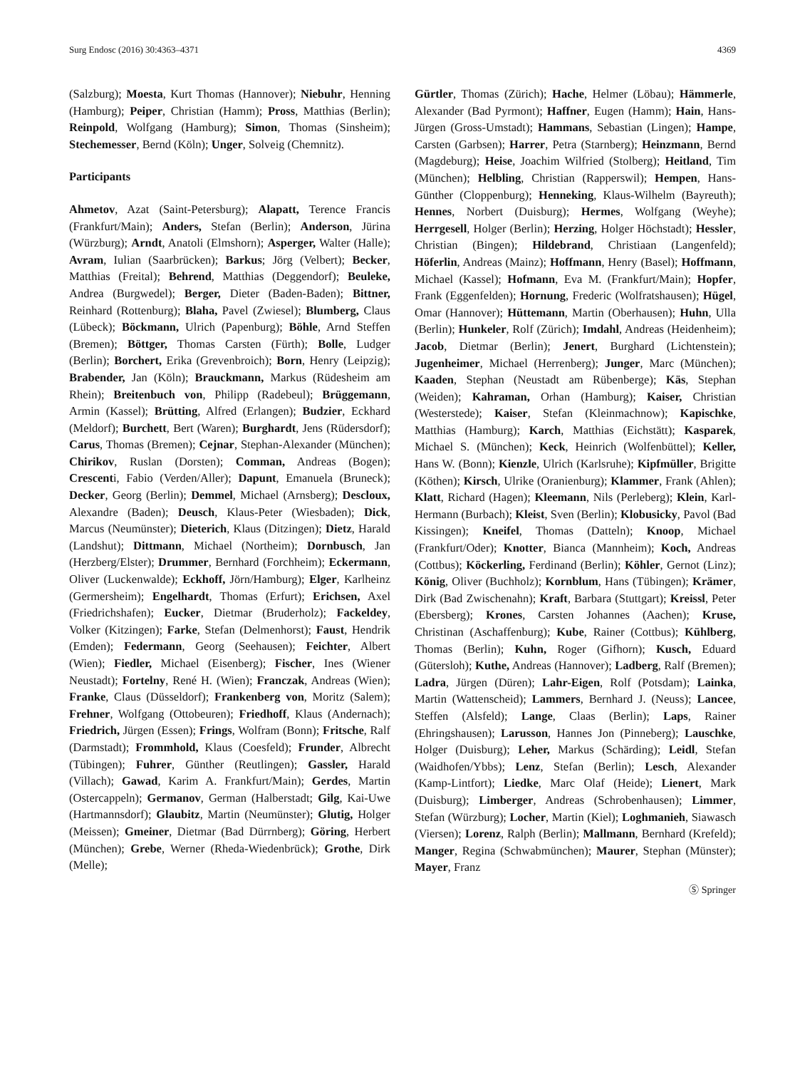Surg Endosc (2016) 30:4363–4371 4369
(Salzburg); Moesta, Kurt Thomas (Hannover); Niebuhr, Henning (Hamburg); Peiper, Christian (Hamm); Pross, Matthias (Berlin); Reinpold, Wolfgang (Hamburg); Simon, Thomas (Sinsheim); Stechemesser, Bernd (Köln); Unger, Solveig (Chemnitz).
Participants
Ahmetov, Azat (Saint-Petersburg); Alapatt, Terence Francis (Frankfurt/Main); Anders, Stefan (Berlin); Anderson, Jürina (Würzburg); Arndt, Anatoli (Elmshorn); Asperger, Walter (Halle); Avram, Iulian (Saarbrücken); Barkus; Jörg (Velbert); Becker, Matthias (Freital); Behrend, Matthias (Deggendorf); Beuleke, Andrea (Burgwedel); Berger, Dieter (Baden-Baden); Bittner, Reinhard (Rottenburg); Blaha, Pavel (Zwiesel); Blumberg, Claus (Lübeck); Böckmann, Ulrich (Papenburg); Böhle, Arnd Steffen (Bremen); Böttger, Thomas Carsten (Fürth); Bolle, Ludger (Berlin); Borchert, Erika (Grevenbroich); Born, Henry (Leipzig); Brabender, Jan (Köln); Brauckmann, Markus (Rüdesheim am Rhein); Breitenbuch von, Philipp (Radebeul); Brüggemann, Armin (Kassel); Brütting, Alfred (Erlangen); Budzier, Eckhard (Meldorf); Burchett, Bert (Waren); Burghardt, Jens (Rüdersdorf); Carus, Thomas (Bremen); Cejnar, Stephan-Alexander (München); Chirikov, Ruslan (Dorsten); Comman, Andreas (Bogen); Crescenti, Fabio (Verden/Aller); Dapunt, Emanuela (Bruneck); Decker, Georg (Berlin); Demmel, Michael (Arnsberg); Descloux, Alexandre (Baden); Deusch, Klaus-Peter (Wiesbaden); Dick, Marcus (Neumünster); Dieterich, Klaus (Ditzingen); Dietz, Harald (Landshut); Dittmann, Michael (Northeim); Dornbusch, Jan (Herzberg/Elster); Drummer, Bernhard (Forchheim); Eckermann, Oliver (Luckenwalde); Eckhoff, Jörn/Hamburg); Elger, Karlheinz (Germersheim); Engelhardt, Thomas (Erfurt); Erichsen, Axel (Friedrichshafen); Eucker, Dietmar (Bruderholz); Fackeldey, Volker (Kitzingen); Farke, Stefan (Delmenhorst); Faust, Hendrik (Emden); Federmann, Georg (Seehausen); Feichter, Albert (Wien); Fiedler, Michael (Eisenberg); Fischer, Ines (Wiener Neustadt); Fortelny, René H. (Wien); Franczak, Andreas (Wien); Franke, Claus (Düsseldorf); Frankenberg von, Moritz (Salem); Frehner, Wolfgang (Ottobeuren); Friedhoff, Klaus (Andernach); Friedrich, Jürgen (Essen); Frings, Wolfram (Bonn); Fritsche, Ralf (Darmstadt); Frommhold, Klaus (Coesfeld); Frunder, Albrecht (Tübingen); Fuhrer, Günther (Reutlingen); Gassler, Harald (Villach); Gawad, Karim A. Frankfurt/Main); Gerdes, Martin (Ostercappeln); Germanov, German (Halberstadt; Gilg, Kai-Uwe (Hartmannsdorf); Glaubitz, Martin (Neumünster); Glutig, Holger (Meissen); Gmeiner, Dietmar (Bad Dürrnberg); Göring, Herbert (München); Grebe, Werner (Rheda-Wiedenbrück); Grothe, Dirk (Melle);
Gürtler, Thomas (Zürich); Hache, Helmer (Löbau); Hämmerle, Alexander (Bad Pyrmont); Haffner, Eugen (Hamm); Hain, Hans-Jürgen (Gross-Umstadt); Hammans, Sebastian (Lingen); Hampe, Carsten (Garbsen); Harrer, Petra (Starnberg); Heinzmann, Bernd (Magdeburg); Heise, Joachim Wilfried (Stolberg); Heitland, Tim (München); Helbling, Christian (Rapperswil); Hempen, Hans-Günther (Cloppenburg); Henneking, Klaus-Wilhelm (Bayreuth); Hennes, Norbert (Duisburg); Hermes, Wolfgang (Weyhe); Herrgesell, Holger (Berlin); Herzing, Holger Höchstadt); Hessler, Christian (Bingen); Hildebrand, Christiaan (Langenfeld); Höferlin, Andreas (Mainz); Hoffmann, Henry (Basel); Hoffmann, Michael (Kassel); Hofmann, Eva M. (Frankfurt/Main); Hopfer, Frank (Eggenfelden); Hornung, Frederic (Wolfratshausen); Hügel, Omar (Hannover); Hüttemann, Martin (Oberhausen); Huhn, Ulla (Berlin); Hunkeler, Rolf (Zürich); Imdahl, Andreas (Heidenheim); Jacob, Dietmar (Berlin); Jenert, Burghard (Lichtenstein); Jugenheimer, Michael (Herrenberg); Junger, Marc (München); Kaaden, Stephan (Neustadt am Rübenberge); Käs, Stephan (Weiden); Kahraman, Orhan (Hamburg); Kaiser, Christian (Westerstede); Kaiser, Stefan (Kleinmachnow); Kapischke, Matthias (Hamburg); Karch, Matthias (Eichstätt); Kasparek, Michael S. (München); Keck, Heinrich (Wolfenbüttel); Keller, Hans W. (Bonn); Kienzle, Ulrich (Karlsruhe); Kipfmüller, Brigitte (Köthen); Kirsch, Ulrike (Oranienburg); Klammer, Frank (Ahlen); Klatt, Richard (Hagen); Kleemann, Nils (Perleberg); Klein, Karl-Hermann (Burbach); Kleist, Sven (Berlin); Klobusicky, Pavol (Bad Kissingen); Kneifel, Thomas (Datteln); Knoop, Michael (Frankfurt/Oder); Knotter, Bianca (Mannheim); Koch, Andreas (Cottbus); Köckerling, Ferdinand (Berlin); Köhler, Gernot (Linz); König, Oliver (Buchholz); Kornblum, Hans (Tübingen); Krämer, Dirk (Bad Zwischenahn); Kraft, Barbara (Stuttgart); Kreissl, Peter (Ebersberg); Krones, Carsten Johannes (Aachen); Kruse, Christinan (Aschaffenburg); Kube, Rainer (Cottbus); Kühlberg, Thomas (Berlin); Kuhn, Roger (Gifhorn); Kusch, Eduard (Gütersloh); Kuthe, Andreas (Hannover); Ladberg, Ralf (Bremen); Ladra, Jürgen (Düren); Lahr-Eigen, Rolf (Potsdam); Lainka, Martin (Wattenscheid); Lammers, Bernhard J. (Neuss); Lancee, Steffen (Alsfeld); Lange, Claas (Berlin); Laps, Rainer (Ehringshausen); Larusson, Hannes Jon (Pinneberg); Lauschke, Holger (Duisburg); Leher, Markus (Schärding); Leidl, Stefan (Waidhofen/Ybbs); Lenz, Stefan (Berlin); Lesch, Alexander (Kamp-Lintfort); Liedke, Marc Olaf (Heide); Lienert, Mark (Duisburg); Limberger, Andreas (Schrobenhausen); Limmer, Stefan (Würzburg); Locher, Martin (Kiel); Loghmanieh, Siawasch (Viersen); Lorenz, Ralph (Berlin); Mallmann, Bernhard (Krefeld); Manger, Regina (Schwabmünchen); Maurer, Stephan (Münster); Mayer, Franz
Ⓢ Springer